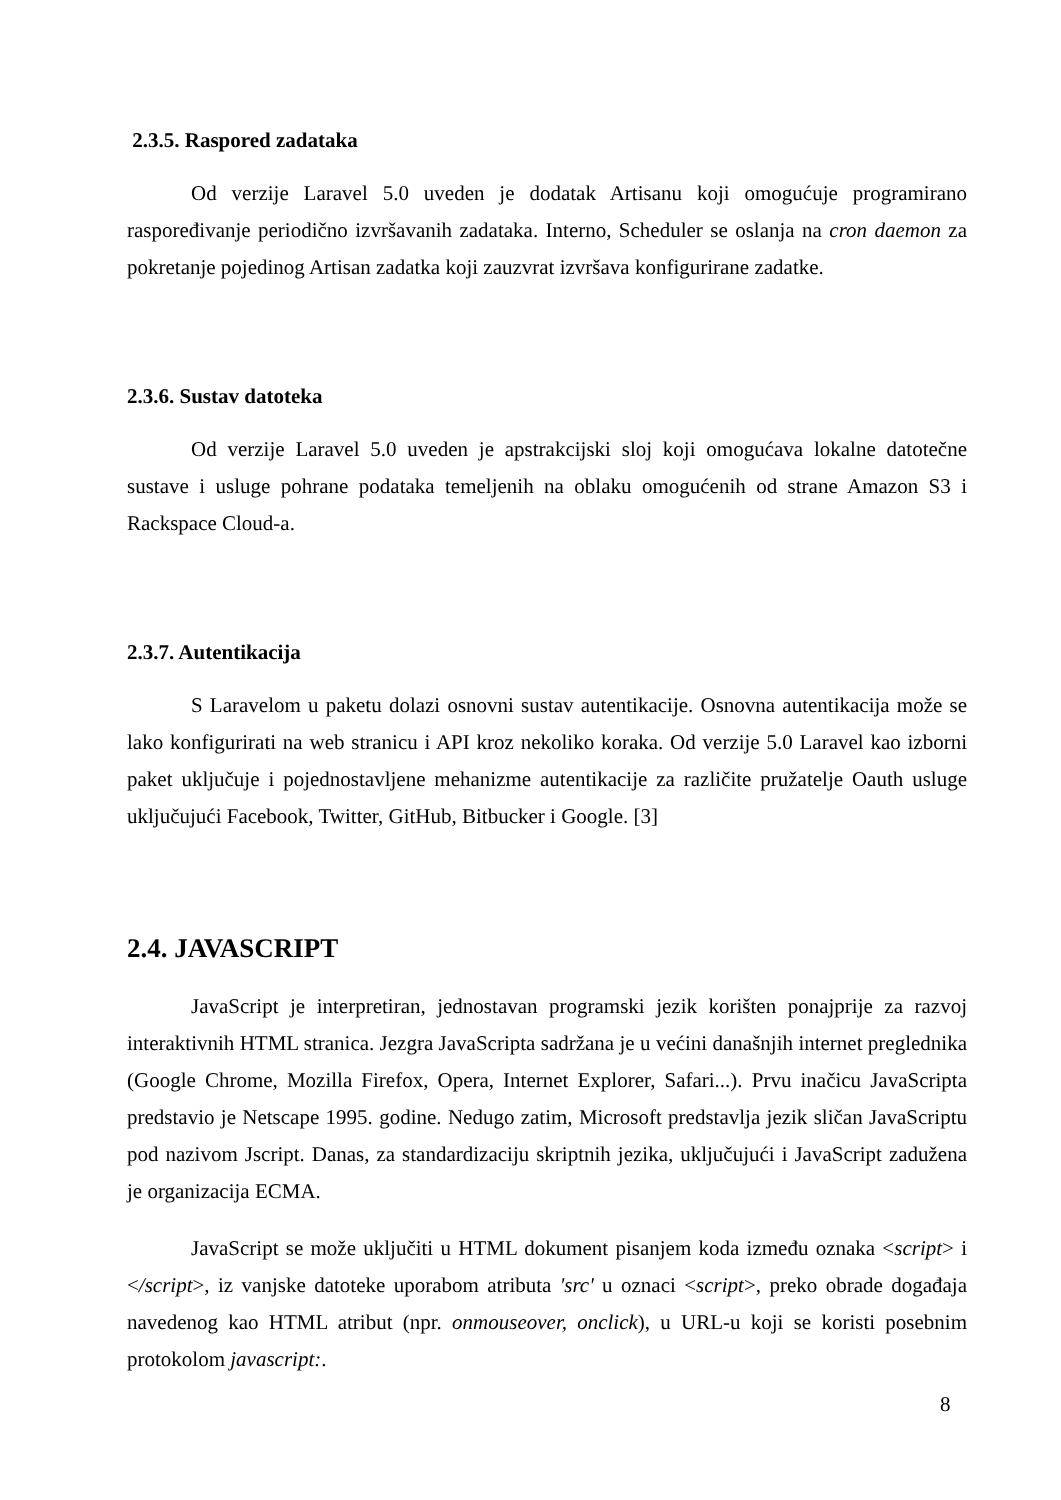2.3.5. Raspored zadataka
Od verzije Laravel 5.0 uveden je dodatak Artisanu koji omogućuje programirano raspoređivanje periodično izvršavanih zadataka. Interno, Scheduler se oslanja na cron daemon za pokretanje pojedinog Artisan zadatka koji zauzvrat izvršava konfigurirane zadatke.
2.3.6. Sustav datoteka
Od verzije Laravel 5.0 uveden je apstrakcijski sloj koji omogućava lokalne datotečne sustave i usluge pohrane podataka temeljenih na oblaku omogućenih od strane Amazon S3 i Rackspace Cloud-a.
2.3.7. Autentikacija
S Laravelom u paketu dolazi osnovni sustav autentikacije. Osnovna autentikacija može se lako konfigurirati na web stranicu i API kroz nekoliko koraka. Od verzije 5.0 Laravel kao izborni paket uključuje i pojednostavljene mehanizme autentikacije za različite pružatelje Oauth usluge uključujući Facebook, Twitter, GitHub, Bitbucker i Google. [3]
2.4. JAVASCRIPT
JavaScript je interpretiran, jednostavan programski jezik korišten ponajprije za razvoj interaktivnih HTML stranica. Jezgra JavaScripta sadržana je u većini današnjih internet preglednika (Google Chrome, Mozilla Firefox, Opera, Internet Explorer, Safari...). Prvu inačicu JavaScripta predstavio je Netscape 1995. godine. Nedugo zatim, Microsoft predstavlja jezik sličan JavaScriptu pod nazivom Jscript. Danas, za standardizaciju skriptnih jezika, uključujući i JavaScript zadužena je organizacija ECMA.
JavaScript se može uključiti u HTML dokument pisanjem koda između oznaka <script> i </script>, iz vanjske datoteke uporabom atributa 'src' u oznaci <script>, preko obrade događaja navedenog kao HTML atribut (npr. onmouseover, onclick), u URL-u koji se koristi posebnim protokolom javascript:.
8